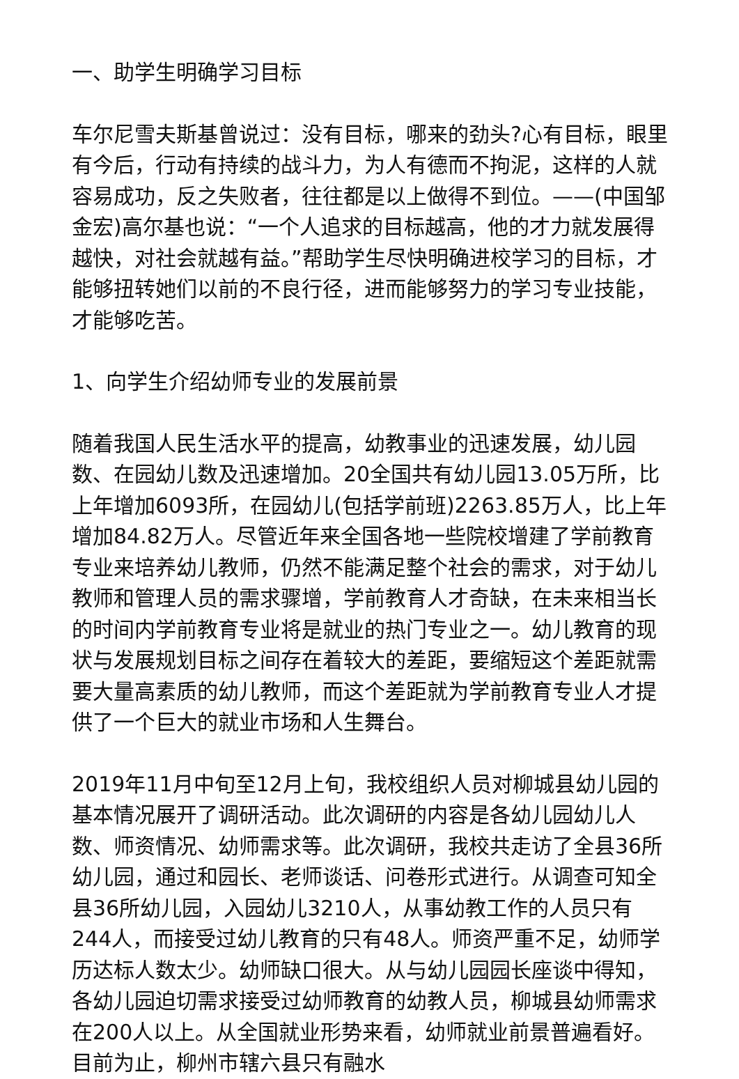一、助学生明确学习目标
车尔尼雪夫斯基曾说过：没有目标，哪来的劲头?心有目标，眼里有今后，行动有持续的战斗力，为人有德而不拘泥，这样的人就容易成功，反之失败者，往往都是以上做得不到位。——(中国邹金宏)高尔基也说：“一个人追求的目标越高，他的才力就发展得越快，对社会就越有益。”帮助学生尽快明确进校学习的目标，才能够扭转她们以前的不良行径，进而能够努力的学习专业技能，才能够吃苦。
1、向学生介绍幼师专业的发展前景
随着我国人民生活水平的提高，幼教事业的迅速发展，幼儿园数、在园幼儿数及迅速增加。20全国共有幼儿园13.05万所，比上年增加6093所，在园幼儿(包括学前班)2263.85万人，比上年增加84.82万人。尽管近年来全国各地一些院校增建了学前教育专业来培养幼儿教师，仍然不能满足整个社会的需求，对于幼儿教师和管理人员的需求骤增，学前教育人才奇缺，在未来相当长的时间内学前教育专业将是就业的热门专业之一。幼儿教育的现状与发展规划目标之间存在着较大的差距，要缩短这个差距就需要大量高素质的幼儿教师，而这个差距就为学前教育专业人才提供了一个巨大的就业市场和人生舞台。
2019年11月中旬至12月上旬，我校组织人员对柳城县幼儿园的基本情况展开了调研活动。此次调研的内容是各幼儿园幼儿人数、师资情况、幼师需求等。此次调研，我校共走访了全县36所幼儿园，通过和园长、老师谈话、问卷形式进行。从调查可知全县36所幼儿园，入园幼儿3210人，从事幼教工作的人员只有244人，而接受过幼儿教育的只有48人。师资严重不足，幼师学历达标人数太少。幼师缺口很大。从与幼儿园园长座谈中得知，各幼儿园迫切需求接受过幼师教育的幼教人员，柳城县幼师需求在200人以上。从全国就业形势来看，幼师就业前景普遍看好。目前为止，柳州市辖六县只有融水